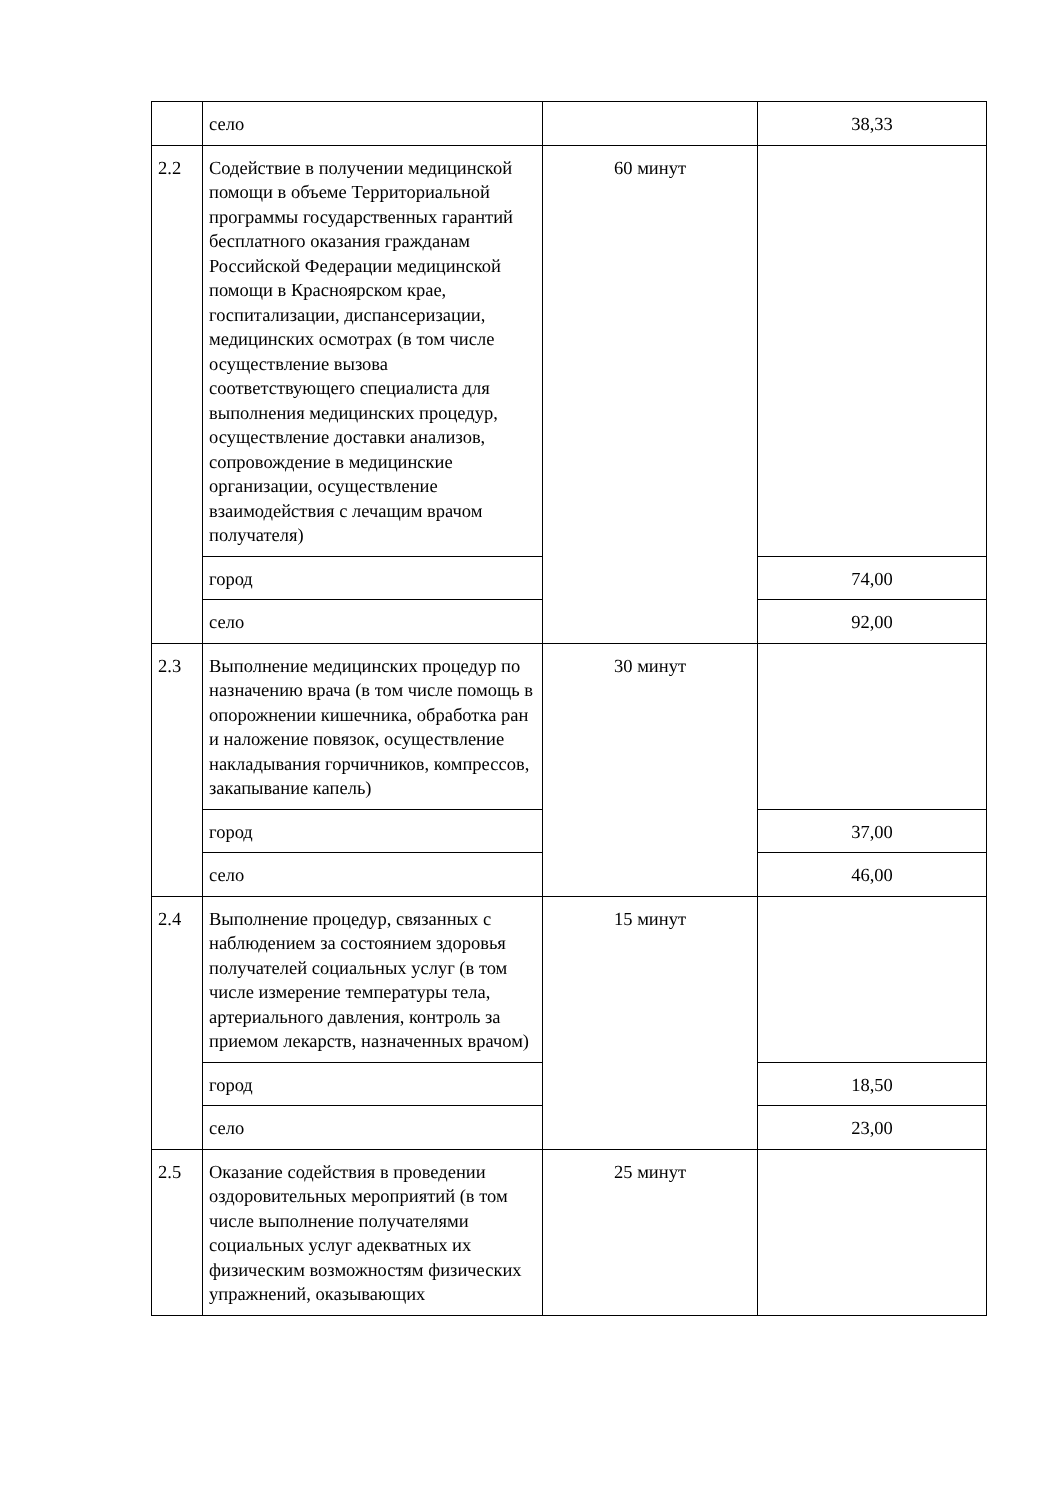| | село | | 38,33 |
| 2.2 | Содействие в получении медицинской помощи в объеме Территориальной программы государственных гарантий бесплатного оказания гражданам Российской Федерации медицинской помощи в Красноярском крае, госпитализации, диспансеризации, медицинских осмотрах (в том числе осуществление вызова соответствующего специалиста для выполнения медицинских процедур, осуществление доставки анализов, сопровождение в медицинские организации, осуществление взаимодействия с лечащим врачом получателя) | 60 минут | |
| | город | | 74,00 |
| | село | | 92,00 |
| 2.3 | Выполнение медицинских процедур по назначению врача (в том числе помощь в опорожнении кишечника, обработка ран и наложение повязок, осуществление накладывания горчичников, компрессов, закапывание капель) | 30 минут | |
| | город | | 37,00 |
| | село | | 46,00 |
| 2.4 | Выполнение процедур, связанных с наблюдением за состоянием здоровья получателей социальных услуг (в том числе измерение температуры тела, артериального давления, контроль за приемом лекарств, назначенных врачом) | 15 минут | |
| | город | | 18,50 |
| | село | | 23,00 |
| 2.5 | Оказание содействия в проведении оздоровительных мероприятий (в том числе выполнение получателями социальных услуг адекватных их физическим возможностям физических упражнений, оказывающих | 25 минут | |